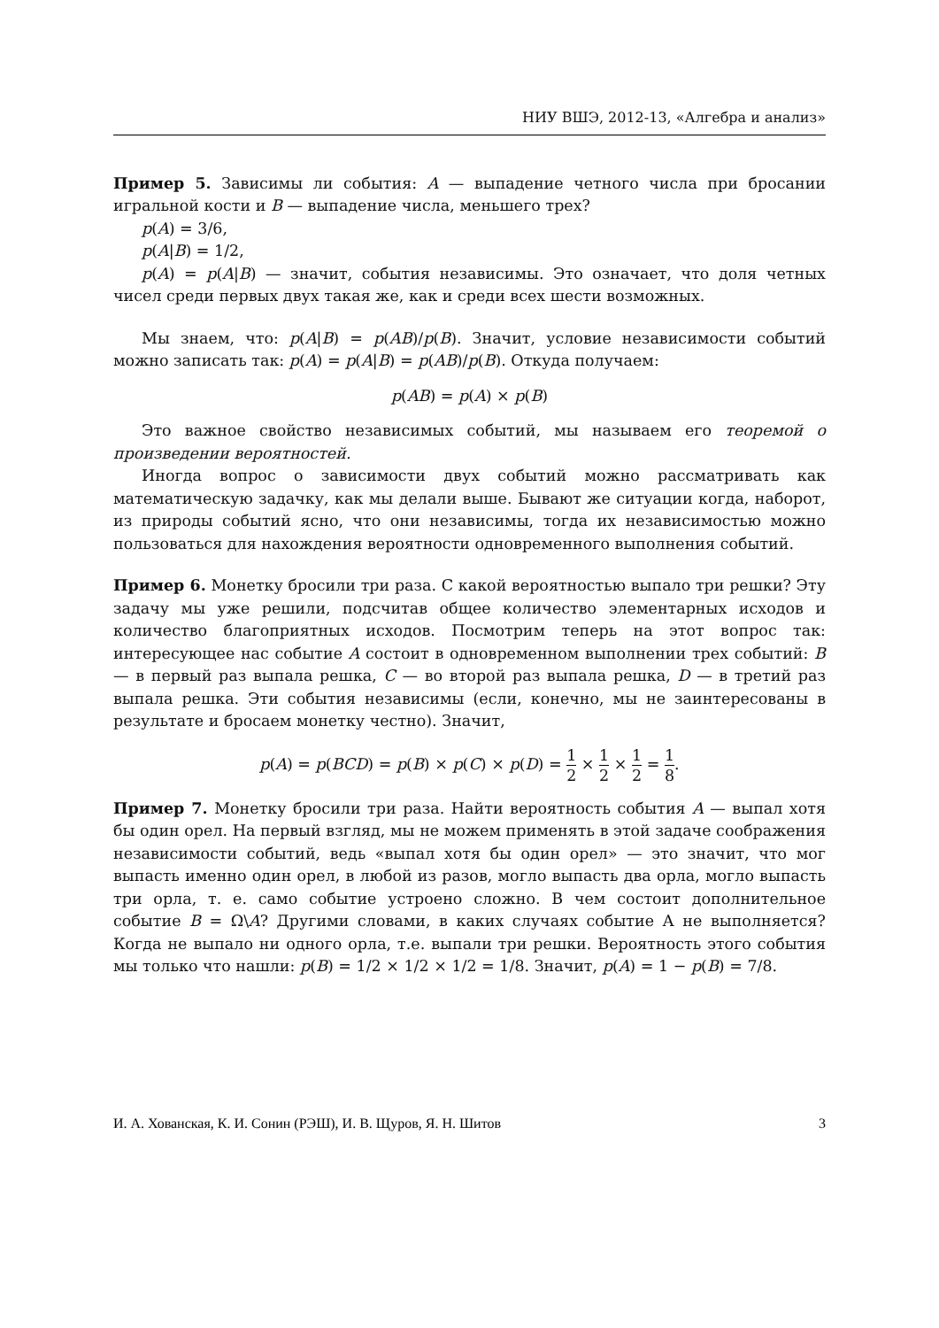НИУ ВШЭ, 2012-13, «Алгебра и анализ»
Пример 5. Зависимы ли события: A — выпадение четного числа при бросании игральной кости и B — выпадение числа, меньшего трех?
p(A) = 3/6,
p(A|B) = 1/2,
p(A) = p(A|B) — значит, события независимы. Это означает, что доля четных чисел среди первых двух такая же, как и среди всех шести возможных.
Мы знаем, что: p(A|B) = p(AB)/p(B). Значит, условие независимости событий можно записать так: p(A) = p(A|B) = p(AB)/p(B). Откуда получаем:
p(AB) = p(A) × p(B)
Это важное свойство независимых событий, мы называем его теоремой о произведении вероятностей.
Иногда вопрос о зависимости двух событий можно рассматривать как математическую задачку, как мы делали выше. Бывают же ситуации когда, наборот, из природы событий ясно, что они независимы, тогда их независимостью можно пользоваться для нахождения вероятности одновременного выполнения событий.
Пример 6. Монетку бросили три раза. С какой вероятностью выпало три решки? Эту задачу мы уже решили, подсчитав общее количество элементарных исходов и количество благоприятных исходов. Посмотрим теперь на этот вопрос так: интересующее нас событие A состоит в одновременном выполнении трех событий: B — в первый раз выпала решка, C — во второй раз выпала решка, D — в третий раз выпала решка. Эти события независимы (если, конечно, мы не заинтересованы в результате и бросаем монетку честно). Значит,
p(A) = p(BCD) = p(B) × p(C) × p(D) = 1 2 × 1 2 × 1 2 = 1 8.
Пример 7. Монетку бросили три раза. Найти вероятность события A — выпал хотя бы один орел. На первый взгляд, мы не можем применять в этой задаче соображения независимости событий, ведь «выпал хотя бы один орел» — это значит, что мог выпасть именно один орел, в любой из разов, могло выпасть два орла, могло выпасть три орла, т. е. само событие устроено сложно. В чем состоит дополнительное событие B = Ω\A? Другими словами, в каких случаях событие А не выполняется? Когда не выпало ни одного орла, т.е. выпали три решки. Вероятность этого события мы только что нашли: p(B) = 1/2 × 1/2 × 1/2 = 1/8. Значит, p(A) = 1 − p(B) = 7/8.
И. А. Хованская, К. И. Сонин (РЭШ), И. В. Щуров, Я. Н. Шитов 3